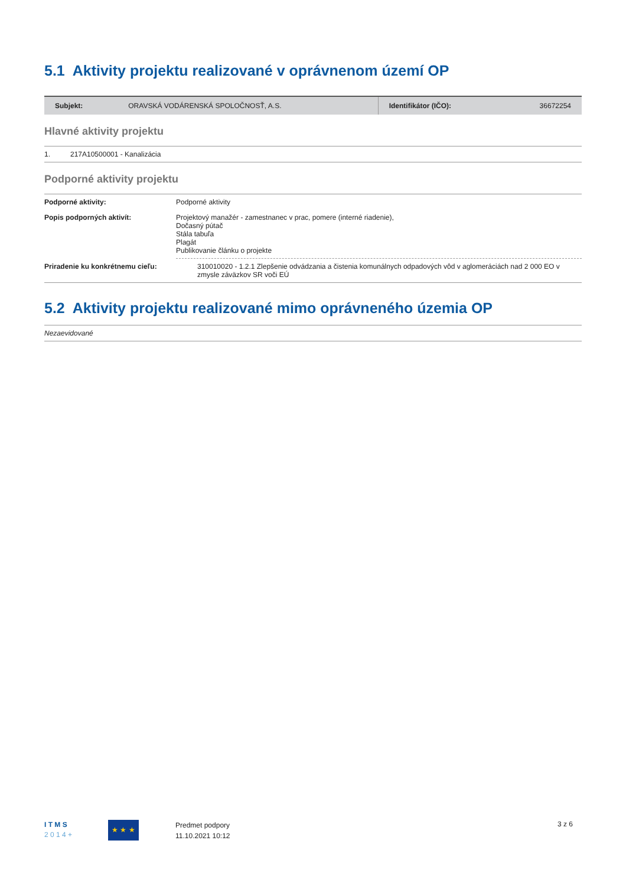5.1 Aktivity projektu realizované v oprávnenom území OP
| Subjekt: | ORAVSKÁ VODÁRENSKÁ SPOLOČNOSŤ, A.S. | Identifikátor (IČO): | 36672254 |
Hlavné aktivity projektu
| 1. | 217A10500001 - Kanalizácia |
Podporné aktivity projektu
| Podporné aktivity: | Podporné aktivity |
| Popis podporných aktivít: | Projektový manažér - zamestnanec v prac, pomere (interné riadenie), Dočasný pútač Stála tabuľa Plagát Publikovanie článku o projekte |
| Priradenie ku konkrétnemu cieľu: | 310010020 - 1.2.1 Zlepšenie odvádzania a čistenia komunálnych odpadových vôd v aglomeráciách nad 2 000 EO v zmysle záväzkov SR voči EÚ |
5.2 Aktivity projektu realizované mimo oprávneného územia OP
| Nezaevidované |
I T M S
2 0 1 4 +
★ ★ ★
Predmet podpory
11.10.2021 10:12
3 z 6